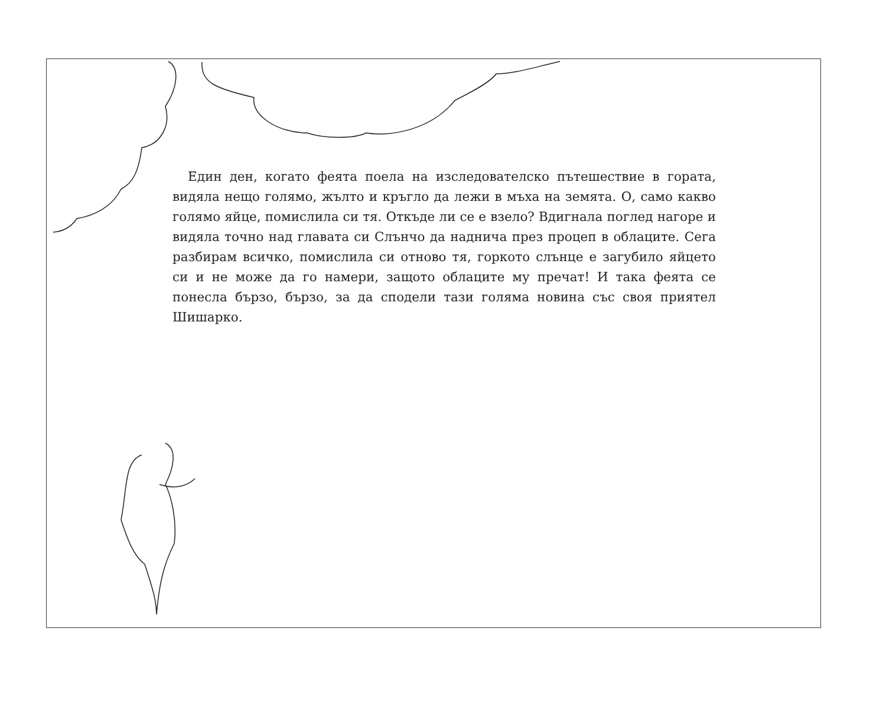Един ден, когато феята поела на изследователско пътешествие в гората, видяла нещо голямо, жълто и кръгло да лежи в мъха на земята. О, само какво голямо яйце, помислила си тя. Откъде ли се е взело? Вдигнала поглед нагоре и видяла точно над главата си Слънчо да надничa през процеп в облаците. Сега разбирам всичко, помислила си отново тя, горкото слънце е загубило яйцето си и не може да го намери, защото облаците му пречат! И така феята се понесла бързо, бързо, за да сподели тази голяма новина със своя приятел Шишарко.